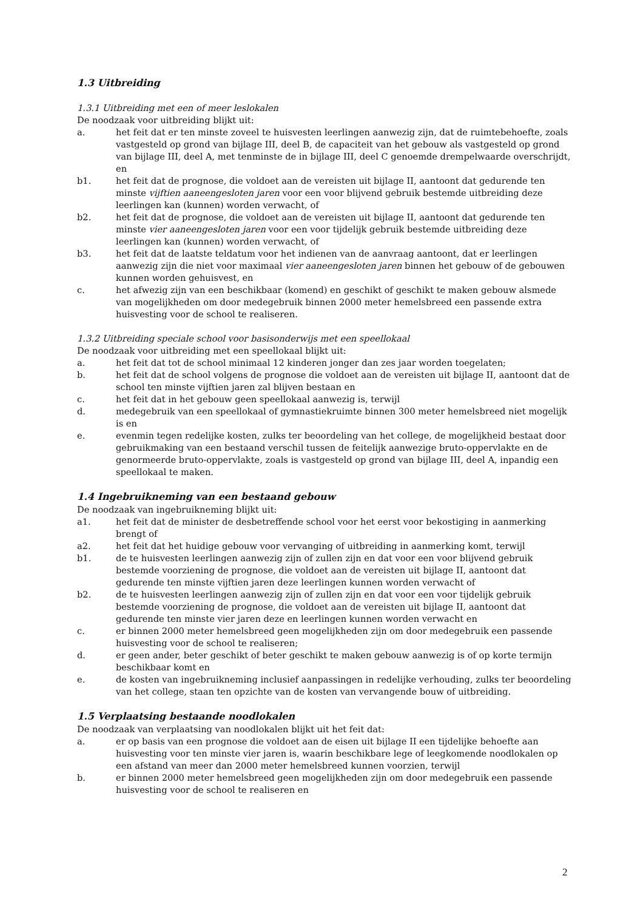1.3 Uitbreiding
1.3.1 Uitbreiding met een of meer leslokalen
De noodzaak voor uitbreiding blijkt uit:
a. het feit dat er ten minste zoveel te huisvesten leerlingen aanwezig zijn, dat de ruimtebehoefte, zoals vastgesteld op grond van bijlage III, deel B, de capaciteit van het gebouw als vastgesteld op grond van bijlage III, deel A, met tenminste de in bijlage III, deel C genoemde drempelwaarde overschrijdt, en
b1. het feit dat de prognose, die voldoet aan de vereisten uit bijlage II, aantoont dat gedurende ten minste vijftien aaneengesloten jaren voor een voor blijvend gebruik bestemde uitbreiding deze leerlingen kan (kunnen) worden verwacht, of
b2. het feit dat de prognose, die voldoet aan de vereisten uit bijlage II, aantoont dat gedurende ten minste vier aaneengesloten jaren voor een voor tijdelijk gebruik bestemde uitbreiding deze leerlingen kan (kunnen) worden verwacht, of
b3. het feit dat de laatste teldatum voor het indienen van de aanvraag aantoont, dat er leerlingen aanwezig zijn die niet voor maximaal vier aaneengesloten jaren binnen het gebouw of de gebouwen kunnen worden gehuisvest, en
c. het afwezig zijn van een beschikbaar (komend) en geschikt of geschikt te maken gebouw alsmede van mogelijkheden om door medegebruik binnen 2000 meter hemelsbreed een passende extra huisvesting voor de school te realiseren.
1.3.2 Uitbreiding speciale school voor basisonderwijs met een speellokaal
De noodzaak voor uitbreiding met een speellokaal blijkt uit:
a. het feit dat tot de school minimaal 12 kinderen jonger dan zes jaar worden toegelaten;
b. het feit dat de school volgens de prognose die voldoet aan de vereisten uit bijlage II, aantoont dat de school ten minste vijftien jaren zal blijven bestaan en
c. het feit dat in het gebouw geen speellokaal aanwezig is, terwijl
d. medegebruik van een speellokaal of gymnastiekruimte binnen 300 meter hemelsbreed niet mogelijk is en
e. evenmin tegen redelijke kosten, zulks ter beoordeling van het college, de mogelijkheid bestaat door gebruikmaking van een bestaand verschil tussen de feitelijk aanwezige bruto-oppervlakte en de genormeerde bruto-oppervlakte, zoals is vastgesteld op grond van bijlage III, deel A, inpandig een speellokaal te maken.
1.4 Ingebruikneming van een bestaand gebouw
De noodzaak van ingebruikneming blijkt uit:
a1. het feit dat de minister de desbetreffende school voor het eerst voor bekostiging in aanmerking brengt of
a2. het feit dat het huidige gebouw voor vervanging of uitbreiding in aanmerking komt, terwijl
b1. de te huisvesten leerlingen aanwezig zijn of zullen zijn en dat voor een voor blijvend gebruik bestemde voorziening de prognose, die voldoet aan de vereisten uit bijlage II, aantoont dat gedurende ten minste vijftien jaren deze leerlingen kunnen worden verwacht of
b2. de te huisvesten leerlingen aanwezig zijn of zullen zijn en dat voor een voor tijdelijk gebruik bestemde voorziening de prognose, die voldoet aan de vereisten uit bijlage II, aantoont dat gedurende ten minste vier jaren deze en leerlingen kunnen worden verwacht en
c. er binnen 2000 meter hemelsbreed geen mogelijkheden zijn om door medegebruik een passende huisvesting voor de school te realiseren;
d. er geen ander, beter geschikt of beter geschikt te maken gebouw aanwezig is of op korte termijn beschikbaar komt en
e. de kosten van ingebruikneming inclusief aanpassingen in redelijke verhouding, zulks ter beoordeling van het college, staan ten opzichte van de kosten van vervangende bouw of uitbreiding.
1.5 Verplaatsing bestaande noodlokalen
De noodzaak van verplaatsing van noodlokalen blijkt uit het feit dat:
a. er op basis van een prognose die voldoet aan de eisen uit bijlage II een tijdelijke behoefte aan huisvesting voor ten minste vier jaren is, waarin beschikbare lege of leegkomende noodlokalen op een afstand van meer dan 2000 meter hemelsbreed kunnen voorzien, terwijl
b. er binnen 2000 meter hemelsbreed geen mogelijkheden zijn om door medegebruik een passende huisvesting voor de school te realiseren en
2